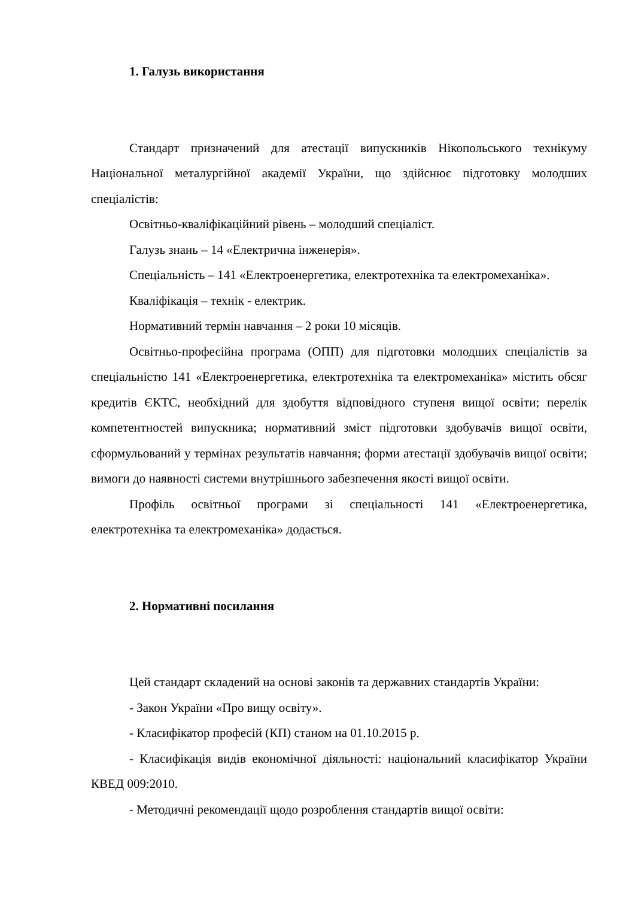1. Галузь використання
Стандарт призначений для атестації випускників Нікопольського технікуму Національної металургійної академії України, що здійснює підготовку молодших спеціалістів:
Освітньо-кваліфікаційний рівень – молодший спеціаліст.
Галузь знань – 14 «Електрична інженерія».
Спеціальність – 141 «Електроенергетика, електротехніка та електромеханіка».
Кваліфікація – технік - електрик.
Нормативний термін навчання – 2 роки 10 місяців.
Освітньо-професійна програма (ОПП) для підготовки молодших спеціалістів за спеціальністю 141 «Електроенергетика, електротехніка та електромеханіка» містить обсяг кредитів ЄКТС, необхідний для здобуття відповідного ступеня вищої освіти; перелік компетентностей випускника; нормативний зміст підготовки здобувачів вищої освіти, сформульований у термінах результатів навчання; форми атестації здобувачів вищої освіти; вимоги до наявності системи внутрішнього забезпечення якості вищої освіти.
Профіль освітньої програми зі спеціальності 141 «Електроенергетика, електротехніка та електромеханіка» додається.
2. Нормативні посилання
Цей стандарт складений на основі законів та державних стандартів України:
- Закон України «Про вищу освіту».
- Класифікатор професій (КП) станом на 01.10.2015 р.
- Класифікація видів економічної діяльності: національний класифікатор України КВЕД 009:2010.
- Методичні рекомендації щодо розроблення стандартів вищої освіти: